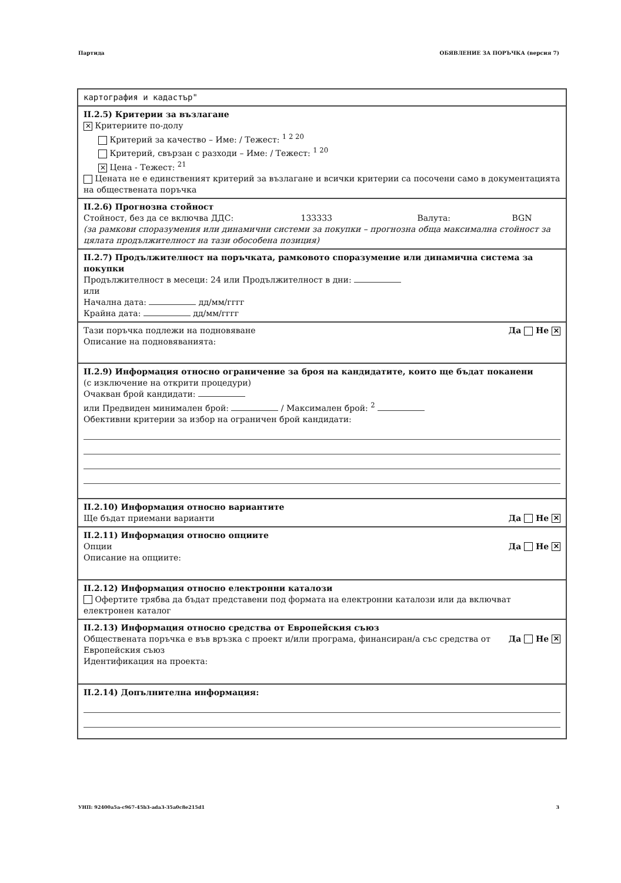Партида ОБЯВЛЕНИЕ ЗА ПОРЪЧКА (версия 7)
картография и кадастър"
II.2.5) Критерии за възлагане
✕ Критериите по-долу
Критерий за качество – Име: / Тежест: <sup>1 2 20</sup>
Критерий, свързан с разходи – Име: / Тежест: <sup>1 20</sup>
✕ Цена - Тежест: <sup>21</sup>
Цената не е единственият критерий за възлагане и всички критерии са посочени само в документацията на обществената поръчка
II.2.6) Прогнозна стойност
Стойност, без да се включва ДДС: 133333 Валута: BGN
(за рамкови споразумения или динамични системи за покупки – прогнозна обща максимална стойност за цялата продължителност на тази обособена позиция)
II.2.7) Продължителност на поръчката, рамковото споразумение или динамична система за покупки
Продължителност в месеци: 24 или Продължителност в дни:
или
Начална дата: дд/мм/гггг
Крайна дата: дд/мм/гггг
Да Не ✕ Тази поръчка подлежи на подновяване
Описание на подновяванията:
II.2.9) Информация относно ограничение за броя на кандидатите, които ще бъдат поканени
(с изключение на открити процедури)
Очакван брой кандидати:
или Предвиден минимален брой: / Максимален брой: <sup>2</sup>
Обективни критерии за избор на ограничен брой кандидати:
II.2.10) Информация относно вариантите
Да Не ✕ Ще бъдат приемани варианти
II.2.11) Информация относно опциите
Да Не ✕ Опции
Описание на опциите:
II.2.12) Информация относно електронни каталози
Офертите трябва да бъдат представени под формата на електронни каталози или да включват електронен каталог
II.2.13) Информация относно средства от Европейския съюз
Да Не ✕ Обществената поръчка е във връзка с проект и/или програма, финансиран/а със средства от Европейския съюз
Идентификация на проекта:
II.2.14) Допълнителна информация:
УНП: 92400a5a-c967-45b3-ada3-35a0c8e215d1 3